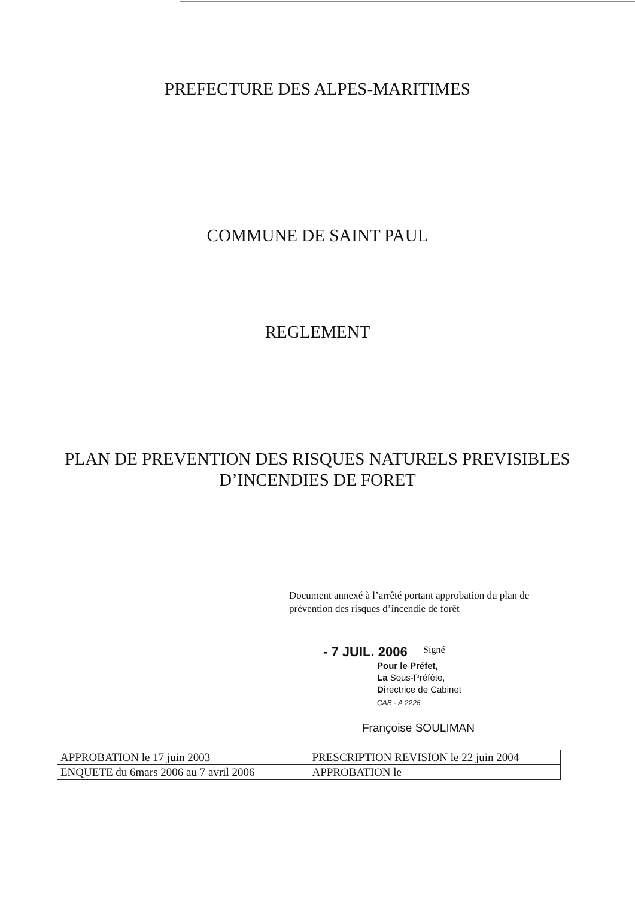PREFECTURE DES ALPES-MARITIMES
COMMUNE DE SAINT PAUL
REGLEMENT
PLAN DE PREVENTION DES RISQUES NATURELS PREVISIBLES
D’INCENDIES DE FORET
Document annexé à l’arrêté portant approbation du plan de prévention des risques d’incendie de forêt
- 7 JUIL. 2006 Signé
Pour le Préfet,
La Sous-Préfète,
Directrice de Cabinet
CAB - A 2226
Françoise SOULIMAN
| APPROBATION le 17 juin 2003 | PRESCRIPTION REVISION le 22 juin 2004 |
| ENQUETE du 6mars 2006 au 7 avril 2006 | APPROBATION le |